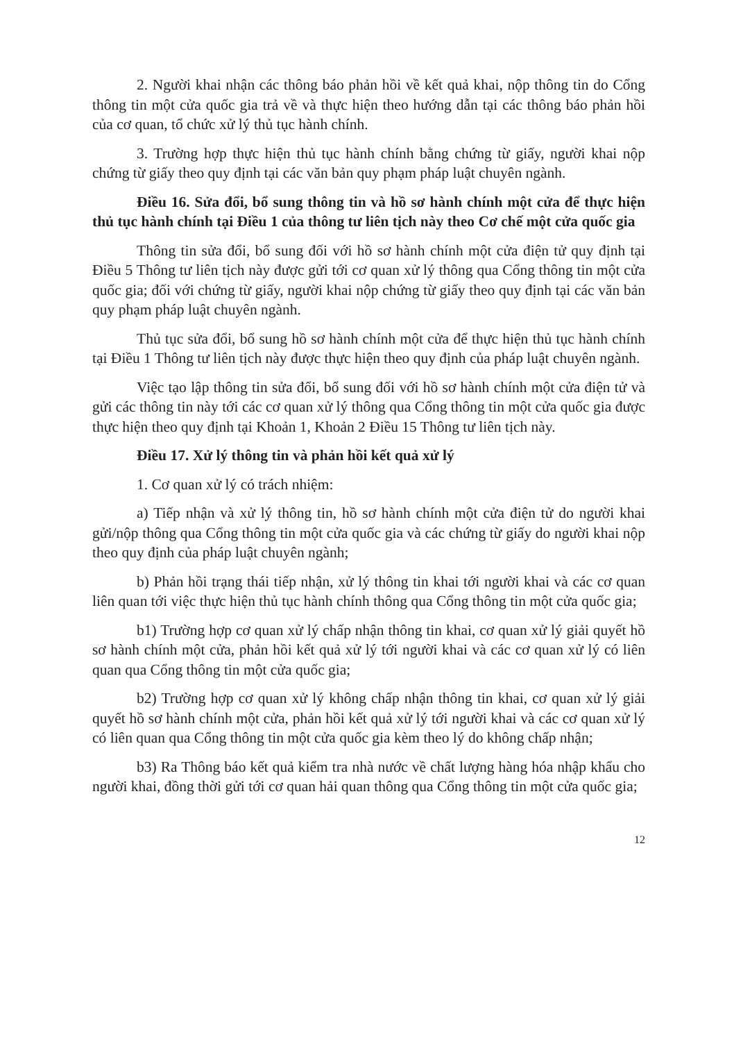2. Người khai nhận các thông báo phản hồi về kết quả khai, nộp thông tin do Cổng thông tin một cửa quốc gia trả về và thực hiện theo hướng dẫn tại các thông báo phản hồi của cơ quan, tổ chức xử lý thủ tục hành chính.
3. Trường hợp thực hiện thủ tục hành chính bằng chứng từ giấy, người khai nộp chứng từ giấy theo quy định tại các văn bản quy phạm pháp luật chuyên ngành.
Điều 16. Sửa đổi, bổ sung thông tin và hồ sơ hành chính một cửa để thực hiện thủ tục hành chính tại Điều 1 của thông tư liên tịch này theo Cơ chế một cửa quốc gia
Thông tin sửa đổi, bổ sung đối với hồ sơ hành chính một cửa điện tử quy định tại Điều 5 Thông tư liên tịch này được gửi tới cơ quan xử lý thông qua Cổng thông tin một cửa quốc gia; đối với chứng từ giấy, người khai nộp chứng từ giấy theo quy định tại các văn bản quy phạm pháp luật chuyên ngành.
Thủ tục sửa đổi, bổ sung hồ sơ hành chính một cửa để thực hiện thủ tục hành chính tại Điều 1 Thông tư liên tịch này được thực hiện theo quy định của pháp luật chuyên ngành.
Việc tạo lập thông tin sửa đổi, bổ sung đối với hồ sơ hành chính một cửa điện tử và gửi các thông tin này tới các cơ quan xử lý thông qua Cổng thông tin một cửa quốc gia được thực hiện theo quy định tại Khoản 1, Khoản 2 Điều 15 Thông tư liên tịch này.
Điều 17. Xử lý thông tin và phản hồi kết quả xử lý
1. Cơ quan xử lý có trách nhiệm:
a) Tiếp nhận và xử lý thông tin, hồ sơ hành chính một cửa điện tử do người khai gửi/nộp thông qua Cổng thông tin một cửa quốc gia và các chứng từ giấy do người khai nộp theo quy định của pháp luật chuyên ngành;
b) Phản hồi trạng thái tiếp nhận, xử lý thông tin khai tới người khai và các cơ quan liên quan tới việc thực hiện thủ tục hành chính thông qua Cổng thông tin một cửa quốc gia;
b1) Trường hợp cơ quan xử lý chấp nhận thông tin khai, cơ quan xử lý giải quyết hồ sơ hành chính một cửa, phản hồi kết quả xử lý tới người khai và các cơ quan xử lý có liên quan qua Cổng thông tin một cửa quốc gia;
b2) Trường hợp cơ quan xử lý không chấp nhận thông tin khai, cơ quan xử lý giải quyết hồ sơ hành chính một cửa, phản hồi kết quả xử lý tới người khai và các cơ quan xử lý có liên quan qua Cổng thông tin một cửa quốc gia kèm theo lý do không chấp nhận;
b3) Ra Thông báo kết quả kiểm tra nhà nước về chất lượng hàng hóa nhập khẩu cho người khai, đồng thời gửi tới cơ quan hải quan thông qua Cổng thông tin một cửa quốc gia;
12